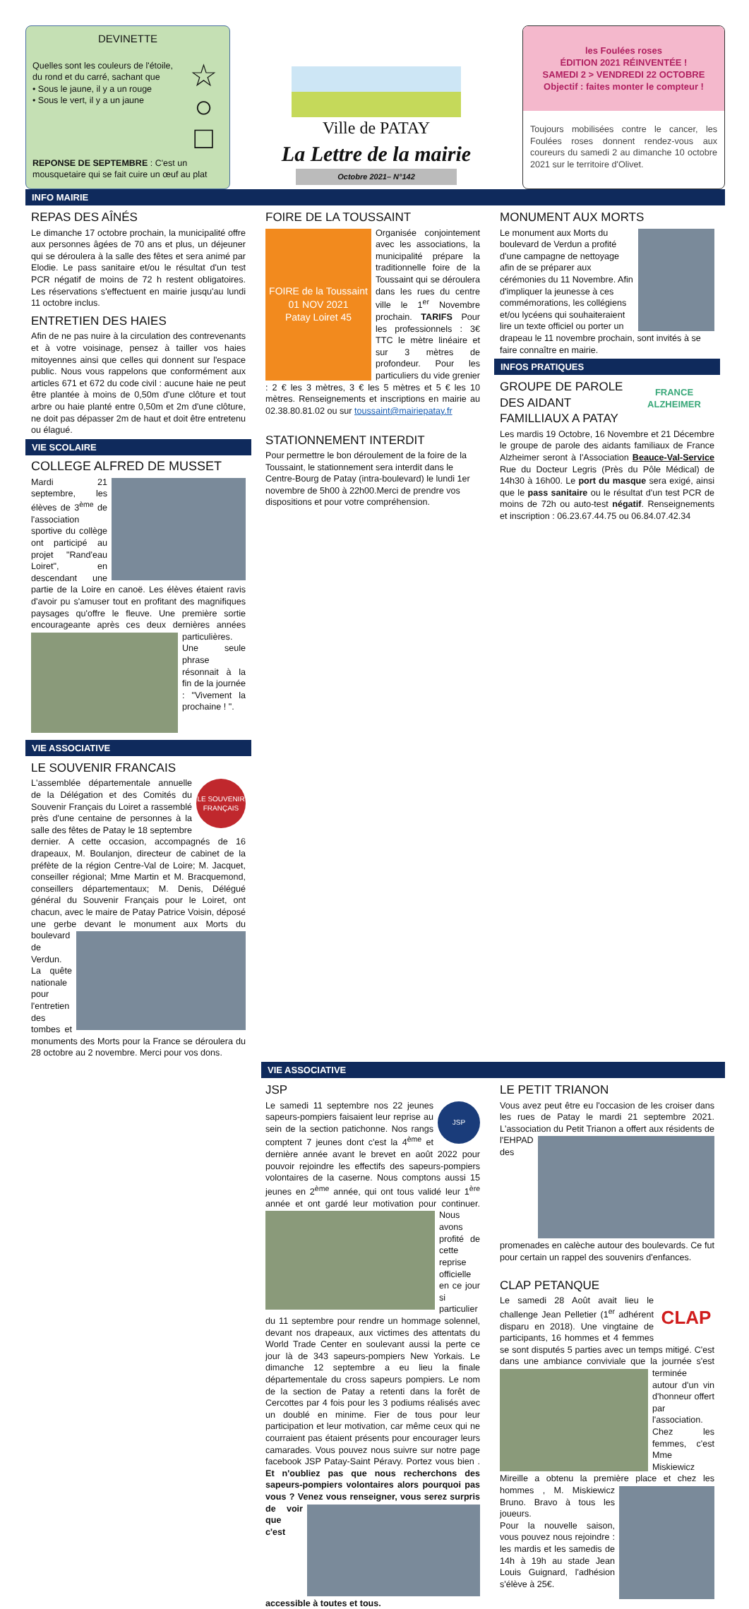DEVINETTE
Quelles sont les couleurs de l'étoile, du rond et du carré, sachant que
• Sous le jaune, il y a un rouge
• Sous le vert, il y a un jaune
☆
○
□
REPONSE DE SEPTEMBRE : C'est un mousquetaire qui se fait cuire un œuf au plat
Ville de PATAY
La Lettre de la mairie
Octobre 2021– N°142
les Foulées roses
ÉDITION 2021 RÉINVENTÉE !
SAMEDI 2 > VENDREDI 22 OCTOBRE
Objectif : faites monter le compteur !
Toujours mobilisées contre le cancer, les Foulées roses donnent rendez-vous aux coureurs du samedi 2 au dimanche 10 octobre 2021 sur le territoire d'Olivet.
INFO MAIRIE
REPAS DES AÎNÉS
Le dimanche 17 octobre prochain, la municipalité offre aux personnes âgées de 70 ans et plus, un déjeuner qui se déroulera à la salle des fêtes et sera animé par Elodie. Le pass sanitaire et/ou le résultat d'un test PCR négatif de moins de 72 h restent obligatoires. Les réservations s'effectuent en mairie jusqu'au lundi 11 octobre inclus.
ENTRETIEN DES HAIES
Afin de ne pas nuire à la circulation des contrevenants et à votre voisinage, pensez à tailler vos haies mitoyennes ainsi que celles qui donnent sur l'espace public. Nous vous rappelons que conformément aux articles 671 et 672 du code civil : aucune haie ne peut être plantée à moins de 0,50m d'une clôture et tout arbre ou haie planté entre 0,50m et 2m d'une clôture, ne doit pas dépasser 2m de haut et doit être entretenu ou élagué.
VIE SCOLAIRE
COLLEGE ALFRED DE MUSSET
Mardi 21 septembre, les élèves de 3<sup>ème</sup> de l'association sportive du collège ont participé au projet "Rand'eau Loiret", en descendant une partie de la Loire en canoë. Les élèves étaient ravis d'avoir pu s'amuser tout en profitant des magnifiques paysages qu'offre le fleuve. Une première sortie encourageante après ces deux dernières années particulières. Une seule phrase résonnait à la fin de la journée : "Vivement la prochaine ! ".
VIE ASSOCIATIVE
LE SOUVENIR FRANCAIS
LE SOUVENIR FRANÇAIS
L'assemblée départementale annuelle de la Délégation et des Comités du Souvenir Français du Loiret a rassemblé près d'une centaine de personnes à la salle des fêtes de Patay le 18 septembre dernier. A cette occasion, accompagnés de 16 drapeaux, M. Boulanjon, directeur de cabinet de la préfète de la région Centre-Val de Loire; M. Jacquet, conseiller régional; Mme Martin et M. Bracquemond, conseillers départementaux; M. Denis, Délégué général du Souvenir Français pour le Loiret, ont chacun, avec le maire de Patay Patrice Voisin, déposé une gerbe devant le monument aux Morts du boulevard de Verdun. La quête nationale pour l'entretien des tombes et monuments des Morts pour la France se déroulera du 28 octobre au 2 novembre. Merci pour vos dons.
FOIRE DE LA TOUSSAINT
FOIRE de la Toussaint
01 NOV 2021
Patay Loiret 45
Organisée conjointement avec les associations, la municipalité prépare la traditionnelle foire de la Toussaint qui se déroulera dans les rues du centre ville le 1<sup>er</sup> Novembre prochain. TARIFS Pour les professionnels : 3€ TTC le mètre linéaire et sur 3 mètres de profondeur. Pour les particuliers du vide grenier : 2 € les 3 mètres, 3 € les 5 mètres et 5 € les 10 mètres. Renseignements et inscriptions en mairie au 02.38.80.81.02 ou sur toussaint@mairiepatay.fr
STATIONNEMENT INTERDIT
Pour permettre le bon déroulement de la foire de la Toussaint, le stationnement sera interdit dans le Centre-Bourg de Patay (intra-boulevard) le lundi 1er novembre de 5h00 à 22h00.Merci de prendre vos dispositions et pour votre compréhension.
MONUMENT AUX MORTS
Le monument aux Morts du boulevard de Verdun a profité d'une campagne de nettoyage afin de se préparer aux cérémonies du 11 Novembre. Afin d'impliquer la jeunesse à ces commémorations, les collégiens et/ou lycéens qui souhaiteraient lire un texte officiel ou porter un drapeau le 11 novembre prochain, sont invités à se faire connaître en mairie.
INFOS PRATIQUES
FRANCE ALZHEIMER
GROUPE DE PAROLE DES AIDANT FAMILLIAUX A PATAY
Les mardis 19 Octobre, 16 Novembre et 21 Décembre le groupe de parole des aidants familiaux de France Alzheimer seront à l'Association Beauce-Val-Service Rue du Docteur Legris (Près du Pôle Médical) de 14h30 à 16h00. Le port du masque sera exigé, ainsi que le pass sanitaire ou le résultat d'un test PCR de moins de 72h ou auto-test négatif. Renseignements et inscription : 06.23.67.44.75 ou 06.84.07.42.34
VIE ASSOCIATIVE
JSP
JSP
Le samedi 11 septembre nos 22 jeunes sapeurs-pompiers faisaient leur reprise au sein de la section patichonne. Nos rangs comptent 7 jeunes dont c'est la 4<sup>ème</sup> et dernière année avant le brevet en août 2022 pour pouvoir rejoindre les effectifs des sapeurs-pompiers volontaires de la caserne. Nous comptons aussi 15 jeunes en 2<sup>ème</sup> année, qui ont tous validé leur 1<sup>ère</sup> année et ont gardé leur motivation pour continuer. Nous avons profité de cette reprise officielle en ce jour si particulier du 11 septembre pour rendre un hommage solennel, devant nos drapeaux, aux victimes des attentats du World Trade Center en soulevant aussi la perte ce jour là de 343 sapeurs-pompiers New Yorkais. Le dimanche 12 septembre a eu lieu la finale départementale du cross sapeurs pompiers. Le nom de la section de Patay a retenti dans la forêt de Cercottes par 4 fois pour les 3 podiums réalisés avec un doublé en minime. Fier de tous pour leur participation et leur motivation, car même ceux qui ne courraient pas étaient présents pour encourager leurs camarades. Vous pouvez nous suivre sur notre page facebook JSP Patay-Saint Péravy. Portez vous bien . Et n'oubliez pas que nous recherchons des sapeurs-pompiers volontaires alors pourquoi pas vous ? Venez vous renseigner, vous serez surpris de voir que c'est accessible à toutes et tous.
LE PETIT TRIANON
Vous avez peut être eu l'occasion de les croiser dans les rues de Patay le mardi 21 septembre 2021. L'association du Petit Trianon a offert aux résidents de l'EHPAD des promenades en calèche autour des boulevards. Ce fut pour certain un rappel des souvenirs d'enfances.
CLAP PETANQUE
CLAP
Le samedi 28 Août avait lieu le challenge Jean Pelletier (1<sup>er</sup> adhérent disparu en 2018). Une vingtaine de participants, 16 hommes et 4 femmes se sont disputés 5 parties avec un temps mitigé. C'est dans une ambiance conviviale que la journée s'est terminée autour d'un vin d'honneur offert par l'association. Chez les femmes, c'est Mme Miskiewicz Mireille a obtenu la première place et chez les hommes , M. Miskiewicz Bruno. Bravo à tous les joueurs.
Pour la nouvelle saison, vous pouvez nous rejoindre : les mardis et les samedis de 14h à 19h au stade Jean Louis Guignard, l'adhésion s'élève à 25€.